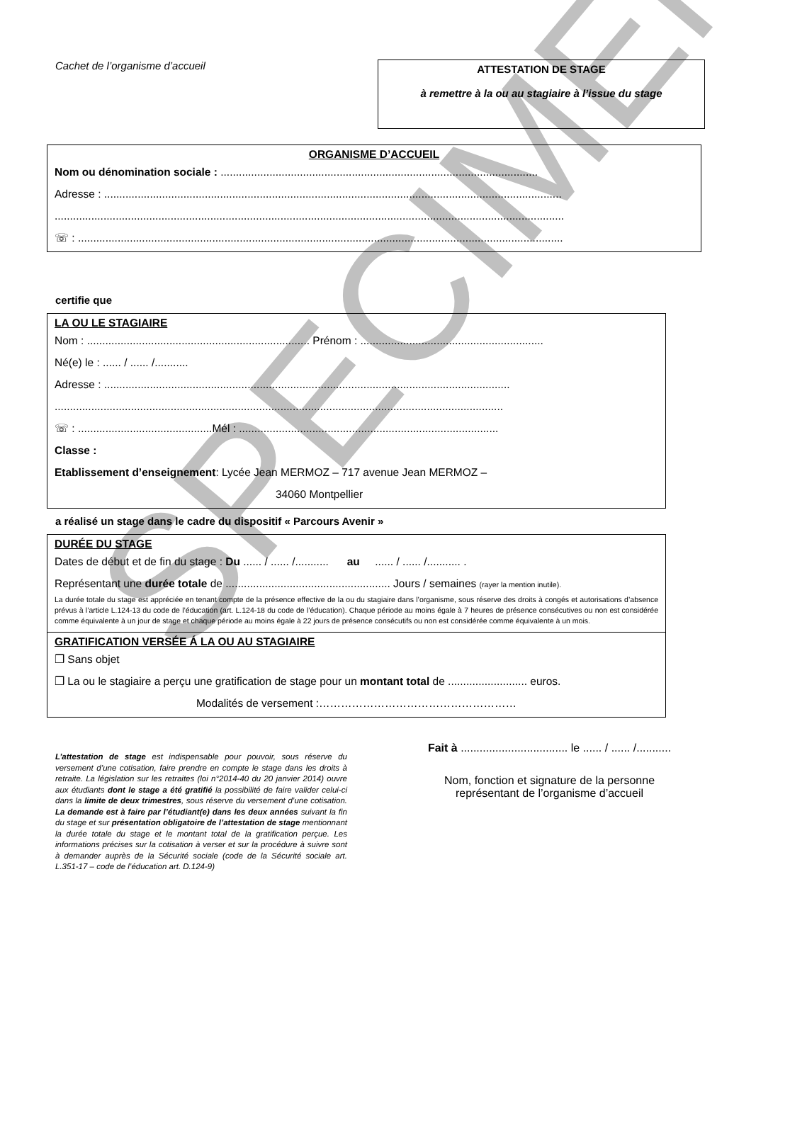SPECIMEN
Cachet de l’organisme d’accueil
ATTESTATION DE STAGE
à remettre à la ou au stagiaire à l’issue du stage
ORGANISME D’ACCUEIL
Nom ou dénomination sociale : ........................................................................................................
Adresse : ......................................................................................................................................................
.......................................................................................................................................................................
☏ : ...............................................................................................................................................................
certifie que
LA OU LE STAGIAIRE
Nom : ......................................................................... Prénom : ............................................................
Né(e) le : ...... / ...... /...........
Adresse : .....................................................................................................................................
...................................................................................................................................................
☏ : ............................................Mél : .....................................................................................
Classe :
Etablissement d’enseignement: Lycée Jean MERMOZ – 717 avenue Jean MERMOZ –
34060 Montpellier
a réalisé un stage dans le cadre du dispositif « Parcours Avenir »
DURÉE DU STAGE
Dates de début et de fin du stage : Du ...... / ...... /........... au ...... / ...... /........... .
Représentant une durée totale de ...................................................... Jours / semaines (rayer la mention inutile).
La durée totale du stage est appréciée en tenant compte de la présence effective de la ou du stagiaire dans l’organisme, sous réserve des droits à congés et autorisations d’absence prévus à l’article L.124-13 du code de l’éducation (art. L.124-18 du code de l’éducation). Chaque période au moins égale à 7 heures de présence consécutives ou non est considérée comme équivalente à un jour de stage et chaque période au moins égale à 22 jours de présence consécutifs ou non est considérée comme équivalente à un mois.
GRATIFICATION VERSÉE Á LA OU AU STAGIAIRE
❒ Sans objet
❒ La ou le stagiaire a perçu une gratification de stage pour un montant total de .......................... euros.
Modalités de versement :………………………………………………
L’attestation de stage est indispensable pour pouvoir, sous réserve du versement d’une cotisation, faire prendre en compte le stage dans les droits à retraite. La législation sur les retraites (loi n°2014-40 du 20 janvier 2014) ouvre aux étudiants dont le stage a été gratifié la possibilité de faire valider celui-ci dans la limite de deux trimestres, sous réserve du versement d’une cotisation. La demande est à faire par l’étudiant(e) dans les deux années suivant la fin du stage et sur présentation obligatoire de l’attestation de stage mentionnant la durée totale du stage et le montant total de la gratification perçue. Les informations précises sur la cotisation à verser et sur la procédure à suivre sont à demander auprès de la Sécurité sociale (code de la Sécurité sociale art. L.351-17 – code de l’éducation art. D.124-9)
Fait à .................................. le ...... / ...... /...........
Nom, fonction et signature de la personne
représentant de l’organisme d’accueil